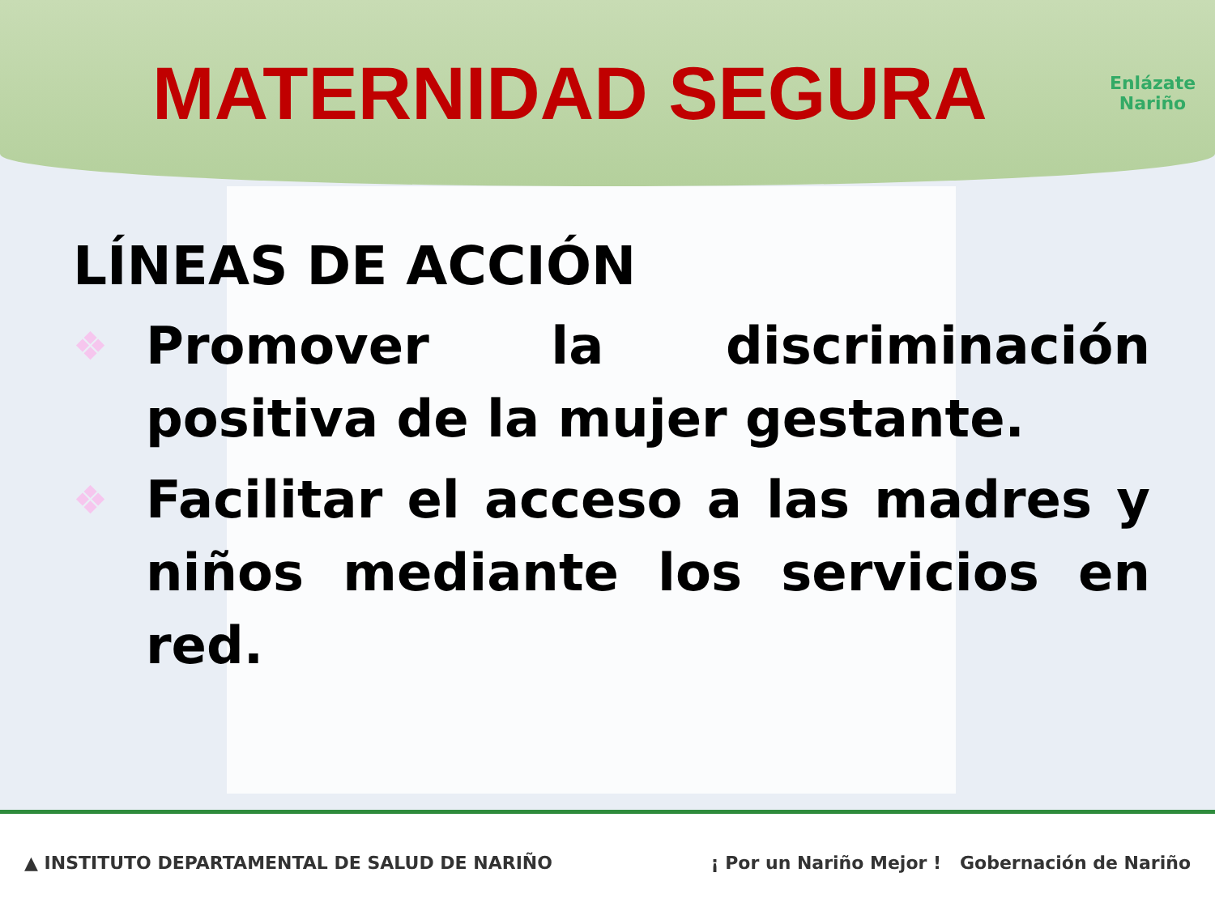MATERNIDAD SEGURA
Enlázate
Nariño
LÍNEAS DE ACCIÓN
❖ Promover la discriminación positiva de la mujer gestante.
❖ Facilitar el acceso a las madres y niños mediante los servicios en red.
▲ INSTITUTO DEPARTAMENTAL DE SALUD DE NARIÑO ¡ Por un Nariño Mejor ! Gobernación de Nariño